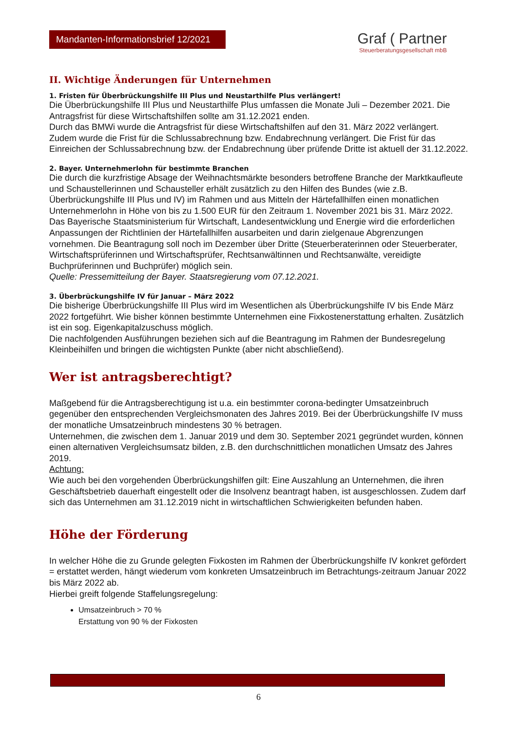Mandanten-Informationsbrief 12/2021
Graf ( Partner
Steuerberatungsgesellschaft mbB
II. Wichtige Änderungen für Unternehmen
1. Fristen für Überbrückungshilfe III Plus und Neustarthilfe Plus verlängert!
Die Überbrückungshilfe III Plus und Neustarthilfe Plus umfassen die Monate Juli – Dezember 2021. Die Antragsfrist für diese Wirtschaftshilfen sollte am 31.12.2021 enden.
Durch das BMWi wurde die Antragsfrist für diese Wirtschaftshilfen auf den 31. März 2022 verlängert.
Zudem wurde die Frist für die Schlussabrechnung bzw. Endabrechnung verlängert. Die Frist für das Einreichen der Schlussabrechnung bzw. der Endabrechnung über prüfende Dritte ist aktuell der 31.12.2022.
2. Bayer. Unternehmerlohn für bestimmte Branchen
Die durch die kurzfristige Absage der Weihnachtsmärkte besonders betroffene Branche der Marktkaufleute und Schaustellerinnen und Schausteller erhält zusätzlich zu den Hilfen des Bundes (wie z.B. Überbrückungshilfe III Plus und IV) im Rahmen und aus Mitteln der Härtefallhilfen einen monatlichen Unternehmerlohn in Höhe von bis zu 1.500 EUR für den Zeitraum 1. November 2021 bis 31. März 2022. Das Bayerische Staatsministerium für Wirtschaft, Landesentwicklung und Energie wird die erforderlichen Anpassungen der Richtlinien der Härtefallhilfen ausarbeiten und darin zielgenaue Abgrenzungen vornehmen. Die Beantragung soll noch im Dezember über Dritte (Steuerberaterinnen oder Steuerberater, Wirtschaftsprüferinnen und Wirtschaftsprüfer, Rechtsanwältinnen und Rechtsanwälte, vereidigte Buchprüferinnen und Buchprüfer) möglich sein.
Quelle: Pressemitteilung der Bayer. Staatsregierung vom 07.12.2021.
3. Überbrückungshilfe IV für Januar – März 2022
Die bisherige Überbrückungshilfe III Plus wird im Wesentlichen als Überbrückungshilfe IV bis Ende März 2022 fortgeführt. Wie bisher können bestimmte Unternehmen eine Fixkostenerstattung erhalten. Zusätzlich ist ein sog. Eigenkapitalzuschuss möglich.
Die nachfolgenden Ausführungen beziehen sich auf die Beantragung im Rahmen der Bundesregelung Kleinbeihilfen und bringen die wichtigsten Punkte (aber nicht abschließend).
Wer ist antragsberechtigt?
Maßgebend für die Antragsberechtigung ist u.a. ein bestimmter corona-bedingter Umsatzeinbruch gegenüber den entsprechenden Vergleichsmonaten des Jahres 2019. Bei der Überbrückungshilfe IV muss der monatliche Umsatzeinbruch mindestens 30 % betragen.
Unternehmen, die zwischen dem 1. Januar 2019 und dem 30. September 2021 gegründet wurden, können einen alternativen Vergleichsumsatz bilden, z.B. den durchschnittlichen monatlichen Umsatz des Jahres 2019.
Achtung:
Wie auch bei den vorgehenden Überbrückungshilfen gilt: Eine Auszahlung an Unternehmen, die ihren Geschäftsbetrieb dauerhaft eingestellt oder die Insolvenz beantragt haben, ist ausgeschlossen. Zudem darf sich das Unternehmen am 31.12.2019 nicht in wirtschaftlichen Schwierigkeiten befunden haben.
Höhe der Förderung
In welcher Höhe die zu Grunde gelegten Fixkosten im Rahmen der Überbrückungshilfe IV konkret gefördert = erstattet werden, hängt wiederum vom konkreten Umsatzeinbruch im Betrachtungs-zeitraum Januar 2022 bis März 2022 ab.
Hierbei greift folgende Staffelungsregelung:
Umsatzeinbruch > 70 %
Erstattung von 90 % der Fixkosten
6